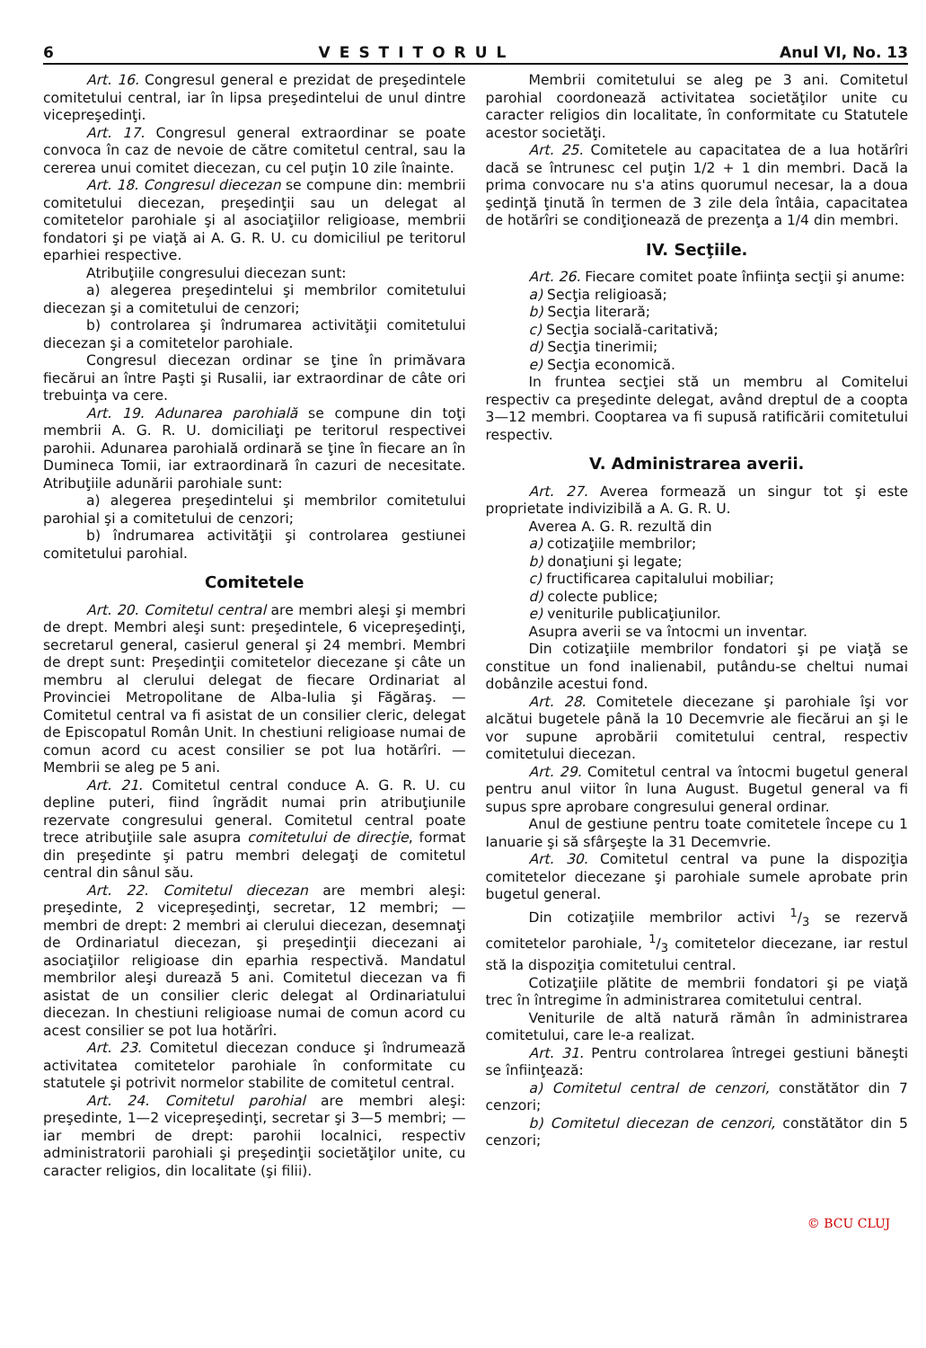6 VESTITORUL Anul VI, No. 13
Art. 16. Congresul general e prezidat de preşedintele comitetului central, iar în lipsa preşedintelui de unul dintre vicepreşedinţi.
Art. 17. Congresul general extraordinar se poate convoca în caz de nevoie de către comitetul central, sau la cererea unui comitet diecezan, cu cel puţin 10 zile înainte.
Art. 18. Congresul diecezan se compune din: membrii comitetului diecezan, preşedinţii sau un delegat al comitetelor parohiale şi al asociaţiilor religioase, membrii fondatori şi pe viaţă ai A. G. R. U. cu domiciliul pe teritorul eparhiei respective.
Atribuţiile congresului diecezan sunt:
a) alegerea preşedintelui şi membrilor comitetului diecezan şi a comitetului de cenzori;
b) controlarea şi îndrumarea activităţii comitetului diecezan şi a comitetelor parohiale.
Congresul diecezan ordinar se ţine în primăvara fiecărui an între Paşti şi Rusalii, iar extraordinar de câte ori trebuinţa va cere.
Art. 19. Adunarea parohială se compune din toţi membrii A. G. R. U. domiciliaţi pe teritorul respectivei parohii. Adunarea parohială ordinară se ţine în fiecare an în Duminecа Tomii, iar extraordinară în cazuri de necesitate. Atribuţiile adunării parohiale sunt:
a) alegerea preşedintelui şi membrilor comitetului parohial şi a comitetului de cenzori;
b) îndrumarea activităţii şi controlarea gestiunei comitetului parohial.
Comitetele
Art. 20. Comitetul central are membri aleşi şi membri de drept. Membri aleşi sunt: preşedintele, 6 vicepreşedinţi, secretarul general, casierul general şi 24 membri. Membri de drept sunt: Preşedinţii comitetelor diecezane şi câte un membru al clerului delegat de fiecare Ordinariat al Provinciei Metropolitane de Alba-Iulia şi Făgăraş. — Comitetul central va fi asistat de un consilier cleric, delegat de Episcopatul Român Unit. In chestiuni religioase numai de comun acord cu acest consilier se pot lua hotărîri. — Membrii se aleg pe 5 ani.
Art. 21. Comitetul central conduce A. G. R. U. cu depline puteri, fiind îngrădit numai prin atribuţiunile rezervate congresului general. Comitetul central poate trece atribuţiile sale asupra comitetului de direcţie, format din preşedinte şi patru membri delegaţi de comitetul central din sânul său.
Art. 22. Comitetul diecezan are membri aleşi: preşedinte, 2 vicepreşedinţi, secretar, 12 membri; — membri de drept: 2 membri ai clerului diecezan, desemnaţi de Ordinariatul diecezan, şi preşedinţii diecezani ai asociaţiilor religioase din eparhia respectivă. Mandatul membrilor aleşi durează 5 ani. Comitetul diecezan va fi asistat de un consilier cleric delegat al Ordinariatului diecezan. In chestiuni religioase numai de comun acord cu acest consilier se pot lua hotărîri.
Art. 23. Comitetul diecezan conduce şi îndrumează activitatea comitetelor parohiale în conformitate cu statutele şi potrivit normelor stabilite de comitetul central.
Art. 24. Comitetul parohial are membri aleşi: preşedinte, 1—2 vicepreşedinţi, secretar şi 3—5 membri; — iar membri de drept: parohii localnici, respectiv administratorii parohiali şi preşedinţii societăţilor unite, cu caracter religios, din localitate (şi filii).
Membrii comitetului se aleg pe 3 ani. Comitetul parohial coordonează activitatea societăţilor unite cu caracter religios din localitate, în conformitate cu Statutele acestor societăţi.
Art. 25. Comitetele au capacitatea de a lua hotărîri dacă se întrunesc cel puţin 1/2 + 1 din membri. Dacă la prima convocare nu s'a atins quorumul necesar, la a doua şedinţă ţinută în termen de 3 zile dela întâia, capacitatea de hotărîri se condiţionează de prezenţa a 1/4 din membri.
IV. Secţiile.
Art. 26. Fiecare comitet poate înfiinţa secţii şi anume:
a) Secţia religioasă;
b) Secţia literară;
c) Secţia socială-caritativă;
d) Secţia tinerimii;
e) Secţia economică.
In fruntea secţiei stă un membru al Comitelui respectiv ca preşedinte delegat, având dreptul de a coopta 3—12 membri. Cooptarea va fi supusă ratificării comitetului respectiv.
V. Administrarea averii.
Art. 27. Averea formează un singur tot şi este proprietate indivizibilă a A. G. R. U.
Averea A. G. R. rezultă din
a) cotizaţiile membrilor;
b) donaţiuni şi legate;
c) fructificarea capitalului mobiliar;
d) colecte publice;
e) veniturile publicaţiunilor.
Asupra averii se va întocmi un inventar.
Din cotizaţiile membrilor fondatori şi pe viaţă se constitue un fond inalienabil, putându-se cheltui numai dobânzile acestui fond.
Art. 28. Comitetele diecezane şi parohiale îşi vor alcătui bugetele până la 10 Decemvrie ale fiecărui an şi le vor supune aprobării comitetului central, respectiv comitetului diecezan.
Art. 29. Comitetul central va întocmi bugetul general pentru anul viitor în luna August. Bugetul general va fi supus spre aprobare congresului general ordinar.
Anul de gestiune pentru toate comitetele începe cu 1 Ianuarie şi să sfârşeşte la 31 Decemvrie.
Art. 30. Comitetul central va pune la dispoziţia comitetelor diecezane şi parohiale sumele aprobate prin bugetul general.
Din cotizaţiile membrilor activi 1/3 se rezervă comitetelor parohiale, 1/3 comitetelor diecezane, iar restul stă la dispoziţia comitetului central.
Cotizaţiile plătite de membrii fondatori şi pe viaţă trec în întregime în administrarea comitetului central.
Veniturile de altă natură rămân în administrarea comitetului, care le-a realizat.
Art. 31. Pentru controlarea întregei gestiuni băneşti se înfiinţează:
a) Comitetul central de cenzori, constătător din 7 cenzori;
b) Comitetul diecezan de cenzori, constătător din 5 cenzori;
© BCU CLUJ